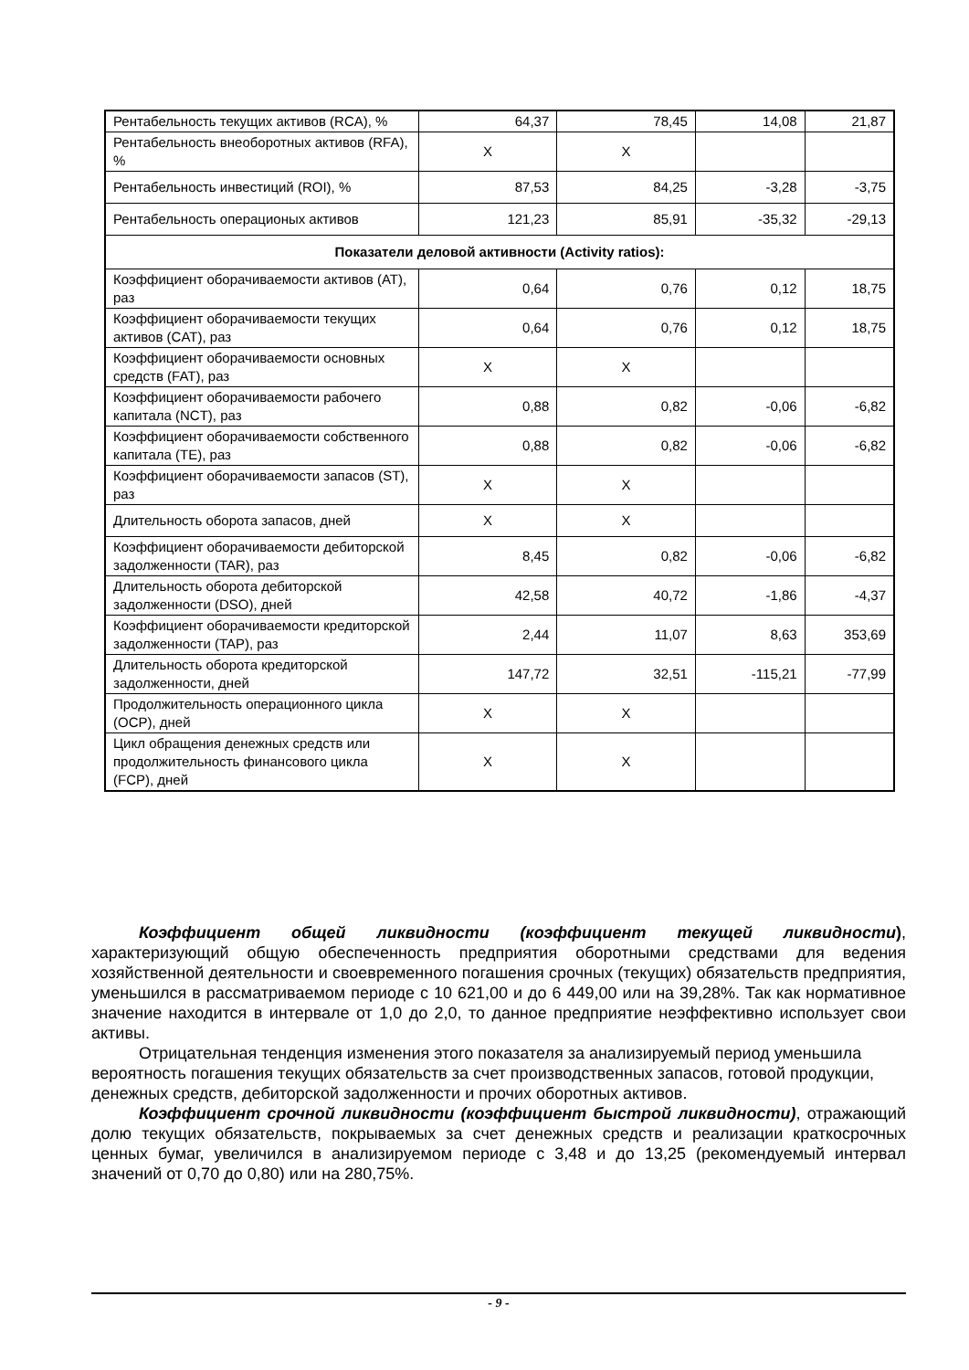| Рентабельность текущих активов (RCA), % | 64,37 | 78,45 | 14,08 | 21,87 |
| Рентабельность внеоборотных активов (RFA), % | X | X | | |
| Рентабельность инвестиций (ROI), % | 87,53 | 84,25 | -3,28 | -3,75 |
| Рентабельность операционых активов | 121,23 | 85,91 | -35,32 | -29,13 |
| Показатели деловой активности (Activity ratios): | | | | |
| Коэффициент оборачиваемости активов (AT), раз | 0,64 | 0,76 | 0,12 | 18,75 |
| Коэффициент оборачиваемости текущих активов (CAT), раз | 0,64 | 0,76 | 0,12 | 18,75 |
| Коэффициент оборачиваемости основных средств (FAT), раз | X | X | | |
| Коэффициент оборачиваемости рабочего капитала (NCT), раз | 0,88 | 0,82 | -0,06 | -6,82 |
| Коэффициент оборачиваемости собственного капитала (TE), раз | 0,88 | 0,82 | -0,06 | -6,82 |
| Коэффициент оборачиваемости запасов (ST), раз | X | X | | |
| Длительность оборота запасов, дней | X | X | | |
| Коэффициент оборачиваемости дебиторской задолженности (TAR), раз | 8,45 | 0,82 | -0,06 | -6,82 |
| Длительность оборота дебиторской задолженности (DSO), дней | 42,58 | 40,72 | -1,86 | -4,37 |
| Коэффициент оборачиваемости кредиторской задолженности (TAP), раз | 2,44 | 11,07 | 8,63 | 353,69 |
| Длительность оборота кредиторской задолженности, дней | 147,72 | 32,51 | -115,21 | -77,99 |
| Продолжительность операционного цикла (OCP), дней | X | X | | |
| Цикл обращения денежных средств или продолжительность финансового цикла (FCP), дней | X | X | | |
Коэффициент общей ликвидности (коэффициент текущей ликвидности), характеризующий общую обеспеченность предприятия оборотными средствами для ведения хозяйственной деятельности и своевременного погашения срочных (текущих) обязательств предприятия, уменьшился в рассматриваемом периоде с 10 621,00 и до 6 449,00 или на 39,28%. Так как нормативное значение находится в интервале от 1,0 до 2,0, то данное предприятие неэффективно использует свои активы.
Отрицательная тенденция изменения этого показателя за анализируемый период уменьшила вероятность погашения текущих обязательств за счет производственных запасов, готовой продукции, денежных средств, дебиторской задолженности и прочих оборотных активов.
Коэффициент срочной ликвидности (коэффициент быстрой ликвидности), отражающий долю текущих обязательств, покрываемых за счет денежных средств и реализации краткосрочных ценных бумаг, увеличился в анализируемом периоде с 3,48 и до 13,25 (рекомендуемый интервал значений от 0,70 до 0,80) или на 280,75%.
- 9 -